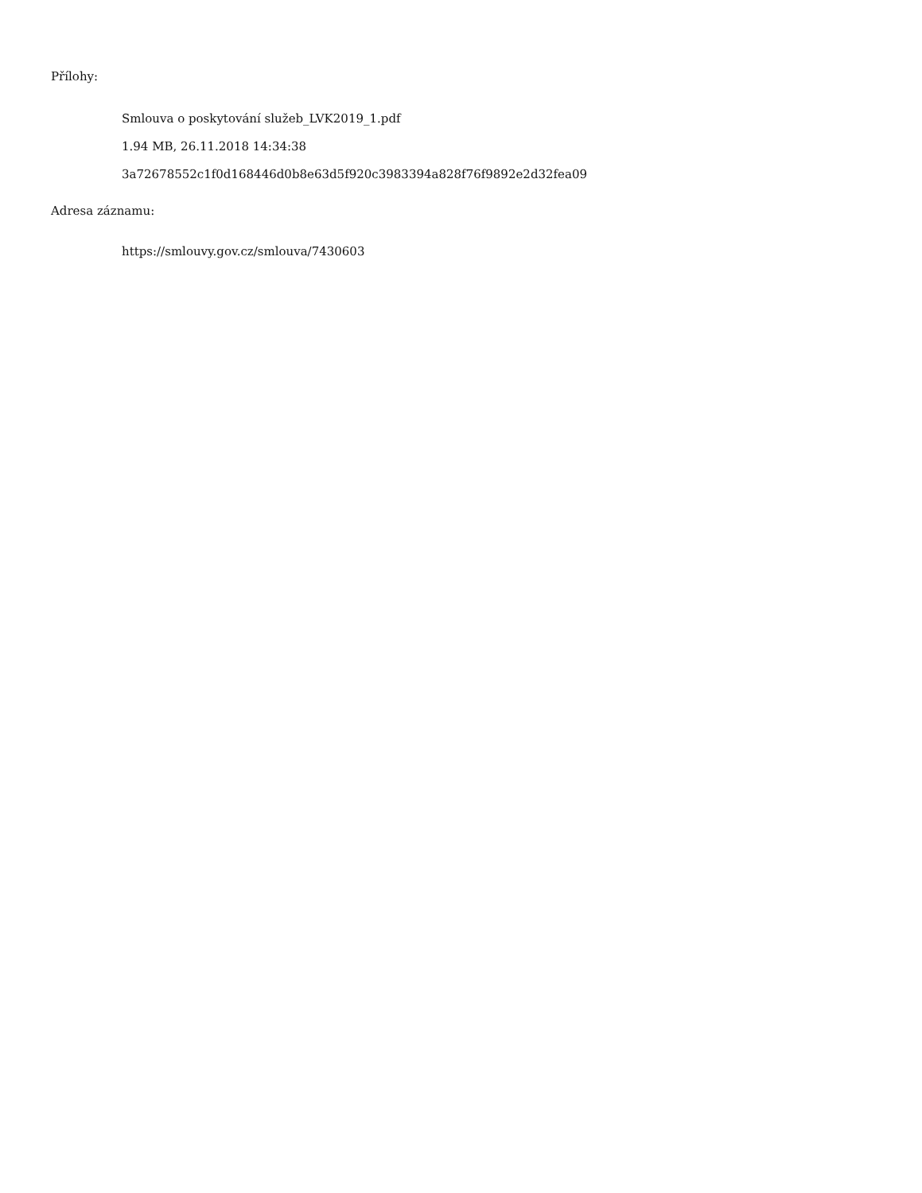Přílohy:
Smlouva o poskytování služeb_LVK2019_1.pdf
1.94 MB, 26.11.2018 14:34:38
3a72678552c1f0d168446d0b8e63d5f920c3983394a828f76f9892e2d32fea09
Adresa záznamu:
https://smlouvy.gov.cz/smlouva/7430603